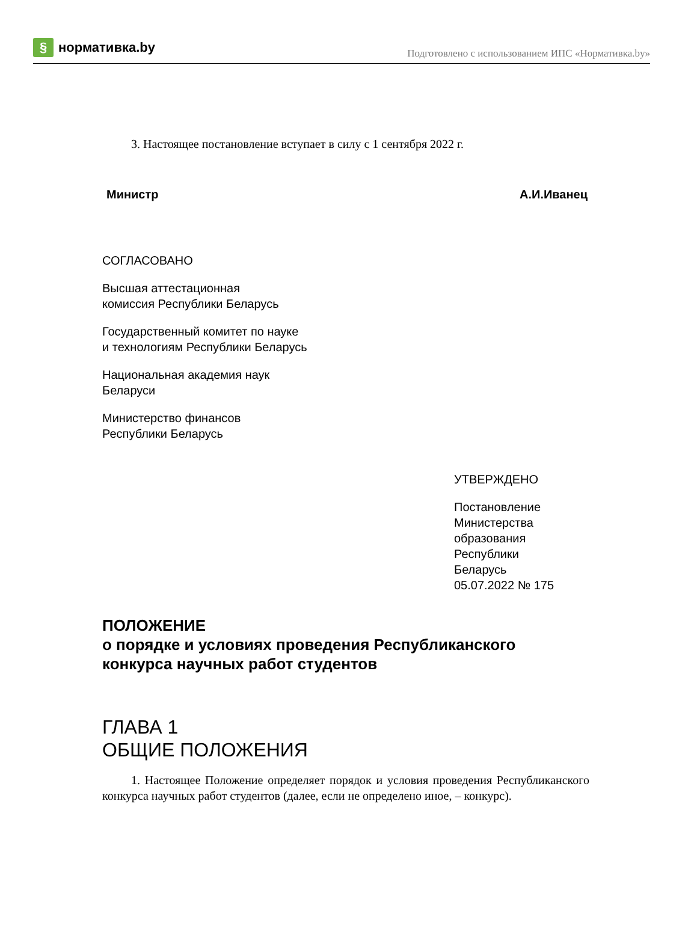§
нормативка.by
Подготовлено с использованием ИПС «Нормативка.by»
3. Настоящее постановление вступает в силу с 1 сентября 2022 г.
Министр А.И.Иванец
СОГЛАСОВАНО
Высшая аттестационная
комиссия Республики Беларусь
Государственный комитет по науке
и технологиям Республики Беларусь
Национальная академия наук
Беларуси
Министерство финансов
Республики Беларусь
УТВЕРЖДЕНО
Постановление
Министерства
образования
Республики
Беларусь
05.07.2022 № 175
ПОЛОЖЕНИЕ
о порядке и условиях проведения Республиканского конкурса научных работ студентов
ГЛАВА 1
ОБЩИЕ ПОЛОЖЕНИЯ
1. Настоящее Положение определяет порядок и условия проведения Республиканского конкурса научных работ студентов (далее, если не определено иное, – конкурс).